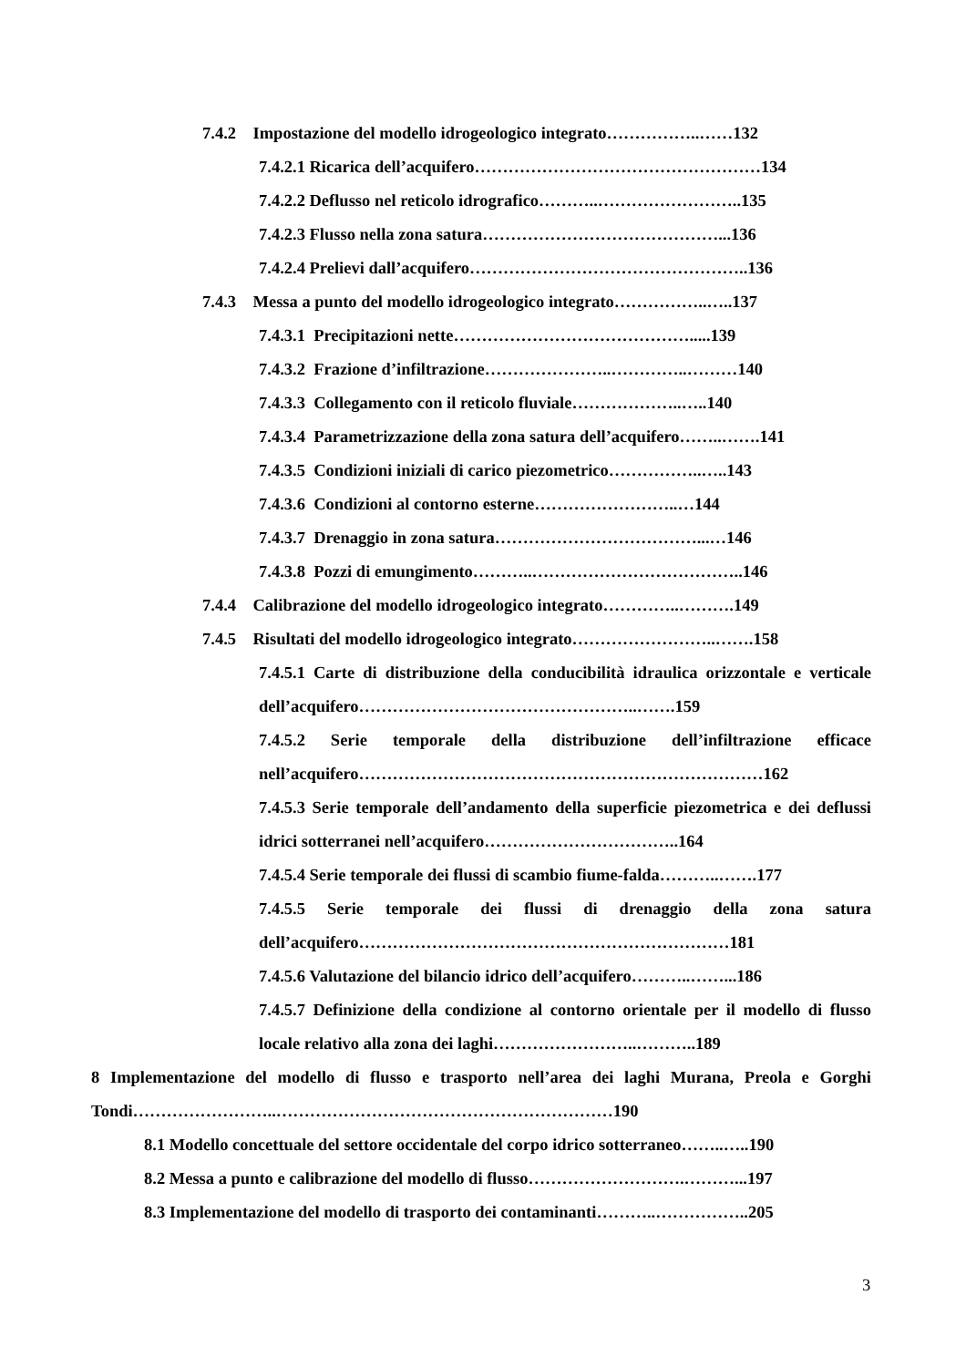7.4.2 Impostazione del modello idrogeologico integrato……………..……132
7.4.2.1 Ricarica dell’acquifero……………………………………………134
7.4.2.2 Deflusso nel reticolo idrografico………..……………………..135
7.4.2.3 Flusso nella zona satura……………………………………...136
7.4.2.4 Prelievi dall’acquifero…………………………………………..136
7.4.3 Messa a punto del modello idrogeologico integrato……………..…..137
7.4.3.1 Precipitazioni nette…………………………………….....139
7.4.3.2 Frazione d’infiltrazione…………………..…………..………140
7.4.3.3 Collegamento con il reticolo fluviale………………..…..140
7.4.3.4 Parametrizzazione della zona satura dell’acquifero……..…….141
7.4.3.5 Condizioni iniziali di carico piezometrico……………..…..143
7.4.3.6 Condizioni al contorno esterne……………………..…144
7.4.3.7 Drenaggio in zona satura………………………………...…146
7.4.3.8 Pozzi di emungimento………..………………………………..146
7.4.4 Calibrazione del modello idrogeologico integrato…………..……….149
7.4.5 Risultati del modello idrogeologico integrato……………………..…….158
7.4.5.1 Carte di distribuzione della conducibilità idraulica orizzontale e verticale dell’acquifero…………………………………………..…….159
7.4.5.2 Serie temporale della distribuzione dell’infiltrazione efficace nell’acquifero………………………………………………………………162
7.4.5.3 Serie temporale dell’andamento della superficie piezometrica e dei deflussi idrici sotterranei nell’acquifero……………………………..164
7.4.5.4 Serie temporale dei flussi di scambio fiume-falda………..…….177
7.4.5.5 Serie temporale dei flussi di drenaggio della zona satura dell’acquifero…………………………………………………………181
7.4.5.6 Valutazione del bilancio idrico dell’acquifero………..……...186
7.4.5.7 Definizione della condizione al contorno orientale per il modello di flusso locale relativo alla zona dei laghi……………………..………..189
8 Implementazione del modello di flusso e trasporto nell’area dei laghi Murana, Preola e Gorghi Tondi……………………..……………………………………………………190
8.1 Modello concettuale del settore occidentale del corpo idrico sotterraneo……..…..190
8.2 Messa a punto e calibrazione del modello di flusso……………………….………...197
8.3 Implementazione del modello di trasporto dei contaminanti………..……………..205
3